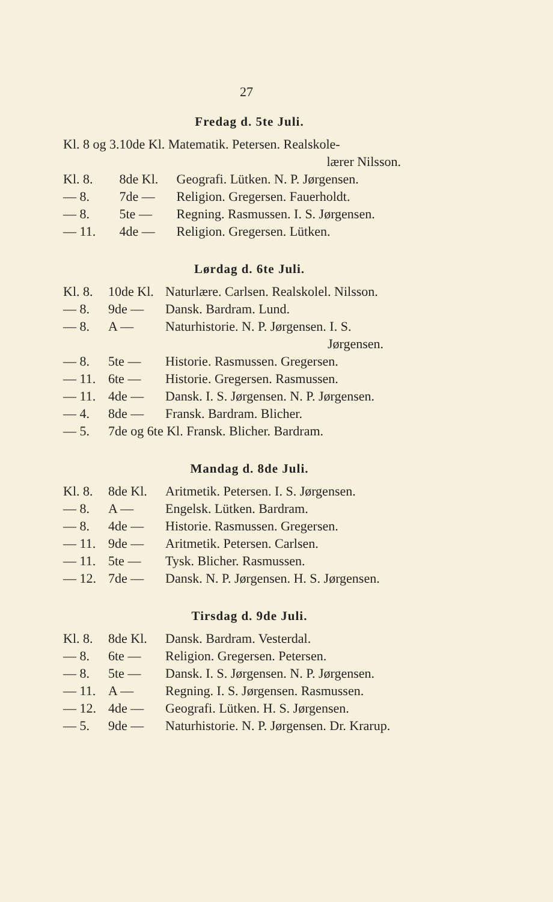27
Fredag d. 5te Juli.
| Kl. 8 og 3. | 10de Kl. Matematik. Petersen. Realskole- | |
| | | lærer Nilsson. |
| Kl. 8. | 8de Kl. | Geografi. Lütken. N. P. Jørgensen. |
| — 8. | 7de — | Religion. Gregersen. Fauerholdt. |
| — 8. | 5te — | Regning. Rasmussen. I. S. Jørgensen. |
| — 11. | 4de — | Religion. Gregersen. Lütken. |
Lørdag d. 6te Juli.
| Kl. 8. | 10de Kl. | Naturlære. Carlsen. Realskolel. Nilsson. |
| — 8. | 9de — | Dansk. Bardram. Lund. |
| — 8. | A — | Naturhistorie. N. P. Jørgensen. I. S. |
| | | Jørgensen. |
| — 8. | 5te — | Historie. Rasmussen. Gregersen. |
| — 11. | 6te — | Historie. Gregersen. Rasmussen. |
| — 11. | 4de — | Dansk. I. S. Jørgensen. N. P. Jørgensen. |
| — 4. | 8de — | Fransk. Bardram. Blicher. |
| — 5. | 7de og 6te Kl. Fransk. Blicher. Bardram. | |
Mandag d. 8de Juli.
| Kl. 8. | 8de Kl. | Aritmetik. Petersen. I. S. Jørgensen. |
| — 8. | A — | Engelsk. Lütken. Bardram. |
| — 8. | 4de — | Historie. Rasmussen. Gregersen. |
| — 11. | 9de — | Aritmetik. Petersen. Carlsen. |
| — 11. | 5te — | Tysk. Blicher. Rasmussen. |
| — 12. | 7de — | Dansk. N. P. Jørgensen. H. S. Jørgensen. |
Tirsdag d. 9de Juli.
| Kl. 8. | 8de Kl. | Dansk. Bardram. Vesterdal. |
| — 8. | 6te — | Religion. Gregersen. Petersen. |
| — 8. | 5te — | Dansk. I. S. Jørgensen. N. P. Jørgensen. |
| — 11. | A — | Regning. I. S. Jørgensen. Rasmussen. |
| — 12. | 4de — | Geografi. Lütken. H. S. Jørgensen. |
| — 5. | 9de — | Naturhistorie. N. P. Jørgensen. Dr. Krarup. |